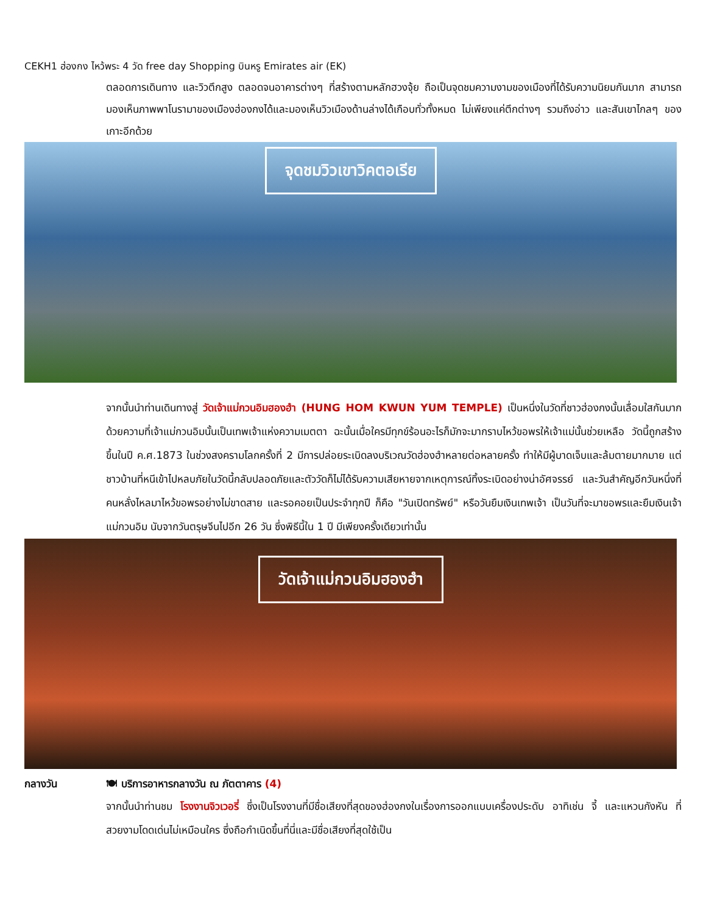CEKH1 ฮ่องกง ไหว้พระ 4 วัด free day Shopping บินหรู Emirates air (EK)
ตลอดการเดินทาง และวิวตึกสูง ตลอดจนอาคารต่างๆ ที่สร้างตามหลักฮวงจุ้ย ถือเป็นจุดชมความงามของเมืองที่ได้รับความนิยมกันมาก สามารถมองเห็นภาพพาโนรามาของเมืองฮ่องกงได้และมองเห็นวิวเมืองด้านล่างได้เกือบทั่วทั้งหมด ไม่เพียงแค่ตึกต่างๆ รวมถึงอ่าว และสันเขาไกลๆ ของเกาะอีกด้วย
จุดชมวิวเขาวิคตอเรีย
จากนั้นนำท่านเดินทางสู่ วัดเจ้าแม่กวนอิมฮองฮำ (HUNG HOM KWUN YUM TEMPLE) เป็นหนึ่งในวัดที่ชาวฮ่องกงนั้นเลื่อมใสกันมาก ด้วยความที่เจ้าแม่กวนอิมนั้นเป็นเทพเจ้าแห่งความเมตตา ฉะนั้นเมื่อใครมีทุกข์ร้อนอะไรก็มักจะมากราบไหว้ขอพรให้เจ้าแม่นั้นช่วยเหลือ วัดนี้ถูกสร้างขึ้นในปี ค.ศ.1873 ในช่วงสงครามโลกครั้งที่ 2 มีการปล่อยระเบิดลงบริเวณวัดฮ่องฮำหลายต่อหลายครั้ง ทำให้มีผู้บาดเจ็บและล้มตายมากมาย แต่ชาวบ้านที่หนีเข้าไปหลบภัยในวัดนี้กลับปลอดภัยและตัววัดก็ไม่ได้รับความเสียหายจากเหตุการณ์ทิ้งระเบิดอย่างน่าอัศจรรย์ และวันสำคัญอีกวันหนึ่งที่คนหลั่งไหลมาไหว้ขอพรอย่างไม่ขาดสาย และรอคอยเป็นประจำทุกปี ก็คือ "วันเปิดทรัพย์" หรือวันยืมเงินเทพเจ้า เป็นวันที่จะมาขอพรและยืมเงินเจ้าแม่กวนอิม นับจากวันตรุษจีนไปอีก 26 วัน ซึ่งพิธีนี้ใน 1 ปี มีเพียงครั้งเดียวเท่านั้น
วัดเจ้าแม่กวนอิมฮองฮำ
กลางวัน 🍽 บริการอาหารกลางวัน ณ ภัตตาคาร (4)
จากนั้นนำท่านชม โรงงานจิวเวอรี่ ซึ่งเป็นโรงงานที่มีชื่อเสียงที่สุดของฮ่องกงในเรื่องการออกแบบเครื่องประดับ อาทิเช่น จี้ และแหวนกังหัน ที่สวยงามโดดเด่นไม่เหมือนใคร ซึ่งถือกำเนิดขึ้นที่นี่และมีชื่อเสียงที่สุดใช้เป็น